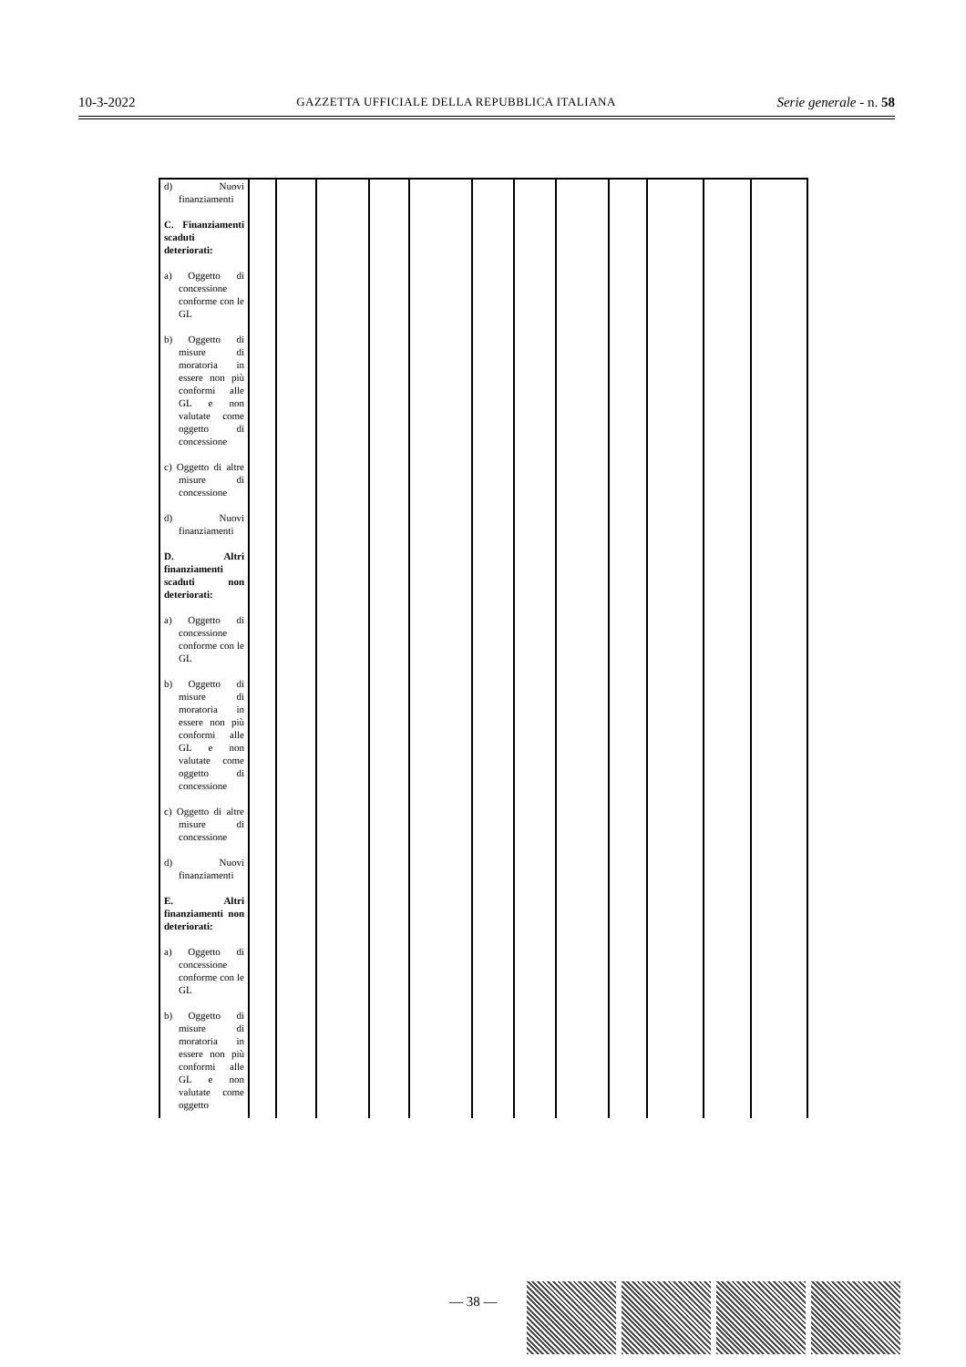10-3-2022 GAZZETTA UFFICIALE DELLA REPUBBLICA ITALIANA Serie generale - n. 58
| d) Nuovi finanziamenti C. Finanziamenti scaduti deteriorati: a) Oggetto di concessione conforme con le GL b) Oggetto di misure di moratoria in essere non più conformi alle GL e non valutate come oggetto di concessione c) Oggetto di altre misure di concessione d) Nuovi finanziamenti D. Altri finanziamenti scaduti non deteriorati: a) Oggetto di concessione conforme con le GL b) Oggetto di misure di moratoria in essere non più conformi alle GL e non valutate come oggetto di concessione c) Oggetto di altre misure di concessione d) Nuovi finanziamenti E. Altri finanziamenti non deteriorati: a) Oggetto di concessione conforme con le GL b) Oggetto di misure di moratoria in essere non più conformi alle GL e non valutate come oggetto | | | | | | | | | | | | |
— 38 —